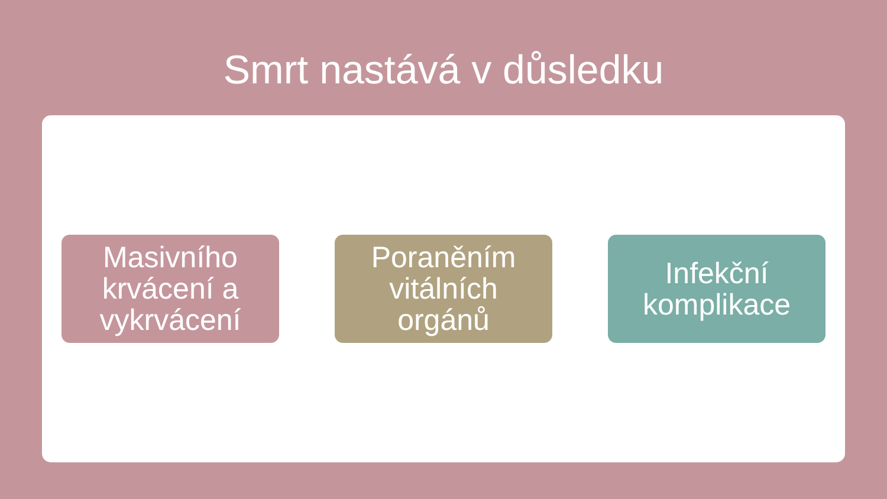Smrt nastává v důsledku
Masivního
krvácení a
vykrvácení
Poraněním
vitálních
orgánů
Infekční
komplikace